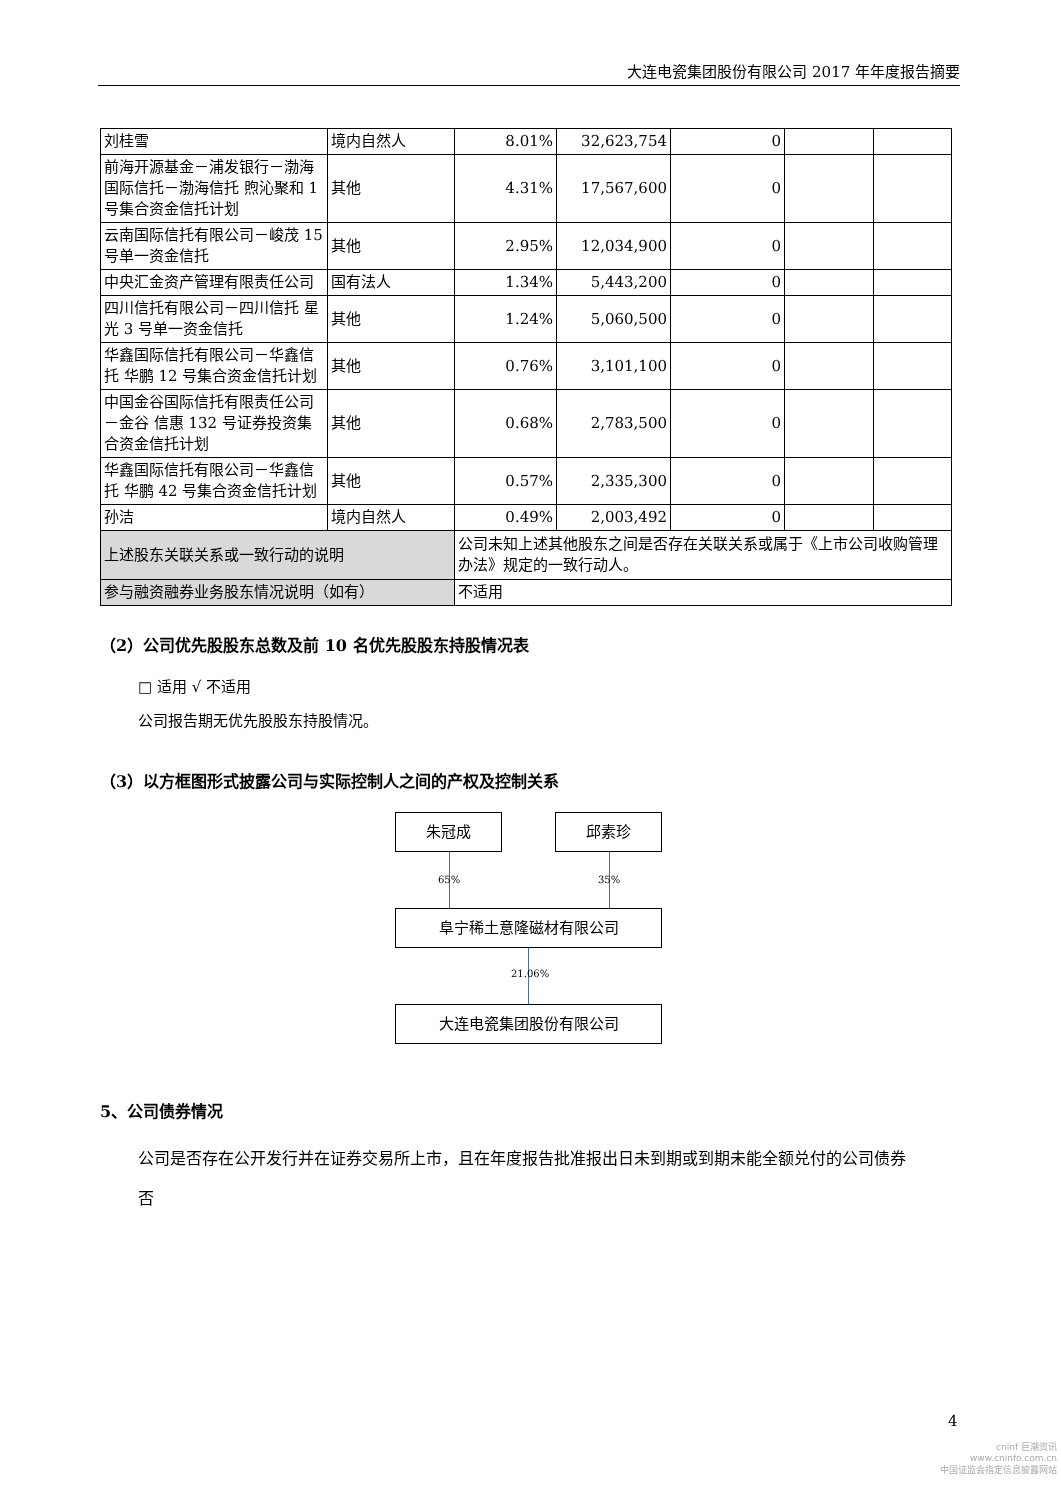大连电瓷集团股份有限公司 2017 年年度报告摘要
| 刘桂雪 | 境内自然人 | 8.01% | 32,623,754 | 0 | | |
| 前海开源基金－浦发银行－渤海国际信托－渤海信托 煦沁聚和 1 号集合资金信托计划 | 其他 | 4.31% | 17,567,600 | 0 | | |
| 云南国际信托有限公司－峻茂 15 号单一资金信托 | 其他 | 2.95% | 12,034,900 | 0 | | |
| 中央汇金资产管理有限责任公司 | 国有法人 | 1.34% | 5,443,200 | 0 | | |
| 四川信托有限公司－四川信托 星光 3 号单一资金信托 | 其他 | 1.24% | 5,060,500 | 0 | | |
| 华鑫国际信托有限公司－华鑫信托 华鹏 12 号集合资金信托计划 | 其他 | 0.76% | 3,101,100 | 0 | | |
| 中国金谷国际信托有限责任公司－金谷 信惠 132 号证券投资集合资金信托计划 | 其他 | 0.68% | 2,783,500 | 0 | | |
| 华鑫国际信托有限公司－华鑫信托 华鹏 42 号集合资金信托计划 | 其他 | 0.57% | 2,335,300 | 0 | | |
| 孙洁 | 境内自然人 | 0.49% | 2,003,492 | 0 | | |
| 上述股东关联关系或一致行动的说明 | | 公司未知上述其他股东之间是否存在关联关系或属于《上市公司收购管理办法》规定的一致行动人。 | | | | |
| 参与融资融券业务股东情况说明（如有） | | 不适用 | | | | |
（2）公司优先股股东总数及前 10 名优先股股东持股情况表
□ 适用 √ 不适用
公司报告期无优先股股东持股情况。
（3）以方框图形式披露公司与实际控制人之间的产权及控制关系
朱冠成 邱素珍
65% 35%
阜宁稀土意隆磁材有限公司
21.06%
大连电瓷集团股份有限公司
5、公司债券情况
公司是否存在公开发行并在证券交易所上市，且在年度报告批准报出日未到期或到期未能全额兑付的公司债券
否
4
cninf 巨潮资讯
www.cninfo.com.cn
中国证监会指定信息披露网站